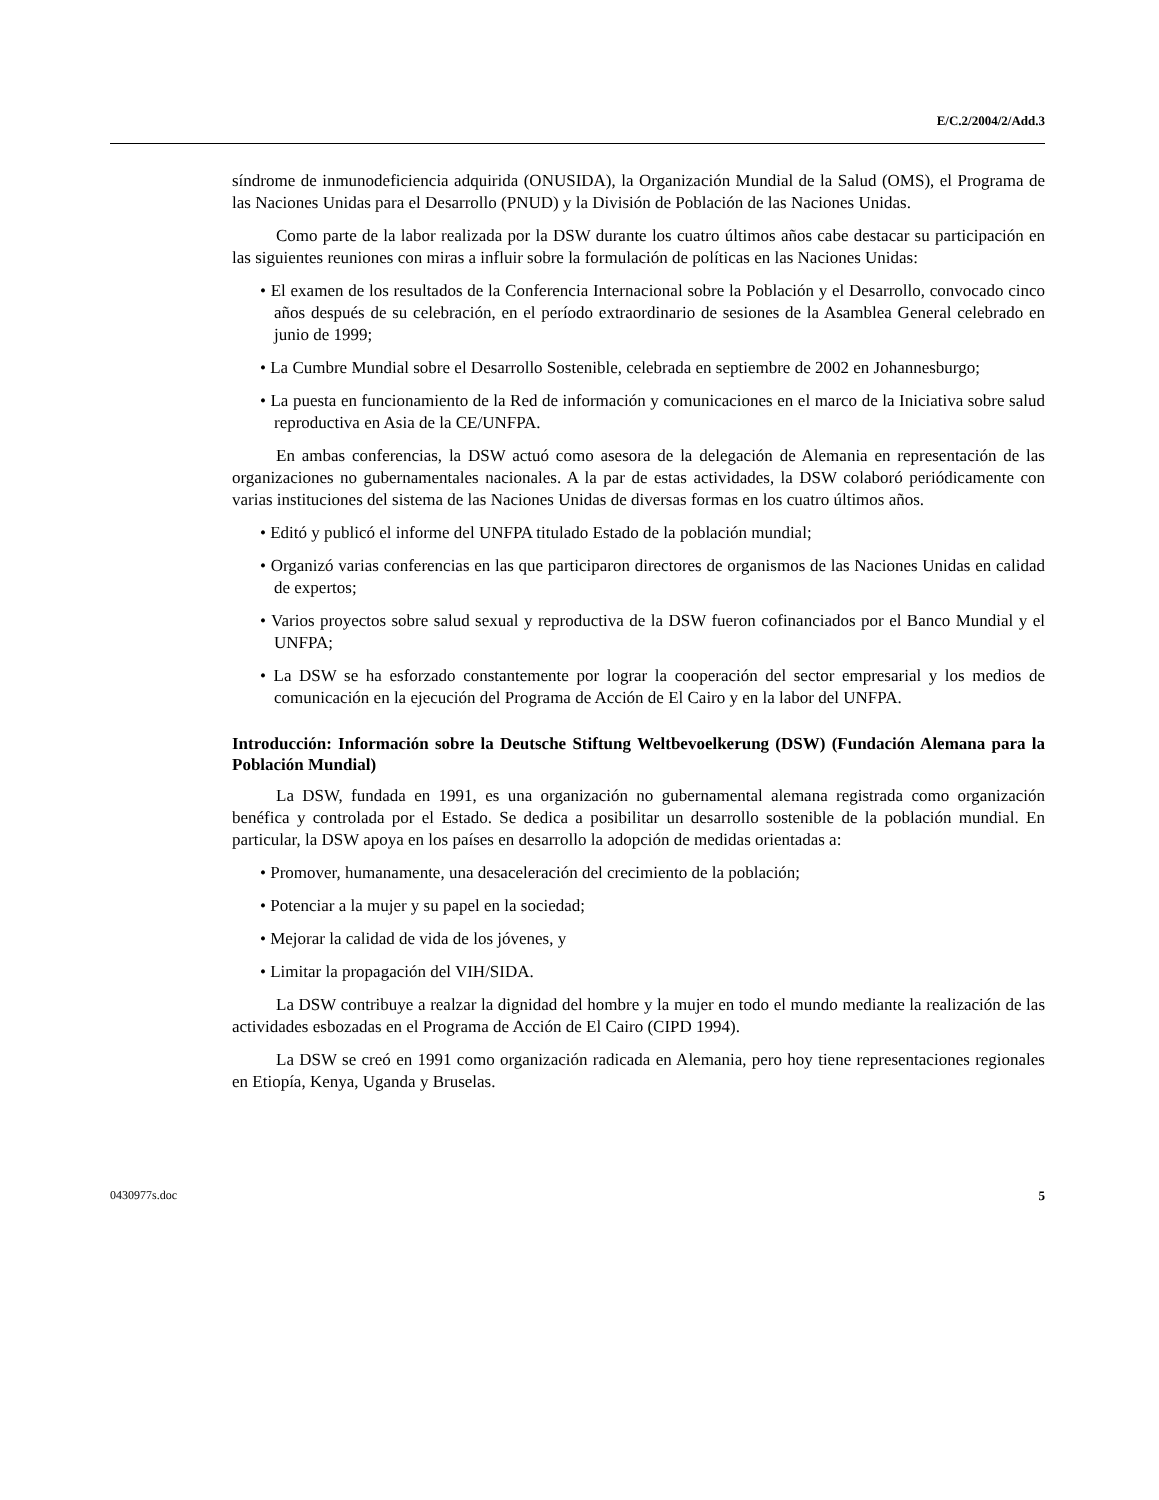E/C.2/2004/2/Add.3
síndrome de inmunodeficiencia adquirida (ONUSIDA), la Organización Mundial de la Salud (OMS), el Programa de las Naciones Unidas para el Desarrollo (PNUD) y la División de Población de las Naciones Unidas.
Como parte de la labor realizada por la DSW durante los cuatro últimos años cabe destacar su participación en las siguientes reuniones con miras a influir sobre la formulación de políticas en las Naciones Unidas:
• El examen de los resultados de la Conferencia Internacional sobre la Población y el Desarrollo, convocado cinco años después de su celebración, en el período extraordinario de sesiones de la Asamblea General celebrado en junio de 1999;
• La Cumbre Mundial sobre el Desarrollo Sostenible, celebrada en septiembre de 2002 en Johannesburgo;
• La puesta en funcionamiento de la Red de información y comunicaciones en el marco de la Iniciativa sobre salud reproductiva en Asia de la CE/UNFPA.
En ambas conferencias, la DSW actuó como asesora de la delegación de Alemania en representación de las organizaciones no gubernamentales nacionales. A la par de estas actividades, la DSW colaboró periódicamente con varias instituciones del sistema de las Naciones Unidas de diversas formas en los cuatro últimos años.
• Editó y publicó el informe del UNFPA titulado Estado de la población mundial;
• Organizó varias conferencias en las que participaron directores de organismos de las Naciones Unidas en calidad de expertos;
• Varios proyectos sobre salud sexual y reproductiva de la DSW fueron cofinanciados por el Banco Mundial y el UNFPA;
• La DSW se ha esforzado constantemente por lograr la cooperación del sector empresarial y los medios de comunicación en la ejecución del Programa de Acción de El Cairo y en la labor del UNFPA.
Introducción: Información sobre la Deutsche Stiftung Weltbevoelkerung (DSW) (Fundación Alemana para la Población Mundial)
La DSW, fundada en 1991, es una organización no gubernamental alemana registrada como organización benéfica y controlada por el Estado. Se dedica a posibilitar un desarrollo sostenible de la población mundial. En particular, la DSW apoya en los países en desarrollo la adopción de medidas orientadas a:
• Promover, humanamente, una desaceleración del crecimiento de la población;
• Potenciar a la mujer y su papel en la sociedad;
• Mejorar la calidad de vida de los jóvenes, y
• Limitar la propagación del VIH/SIDA.
La DSW contribuye a realzar la dignidad del hombre y la mujer en todo el mundo mediante la realización de las actividades esbozadas en el Programa de Acción de El Cairo (CIPD 1994).
La DSW se creó en 1991 como organización radicada en Alemania, pero hoy tiene representaciones regionales en Etiopía, Kenya, Uganda y Bruselas.
0430977s.doc 5